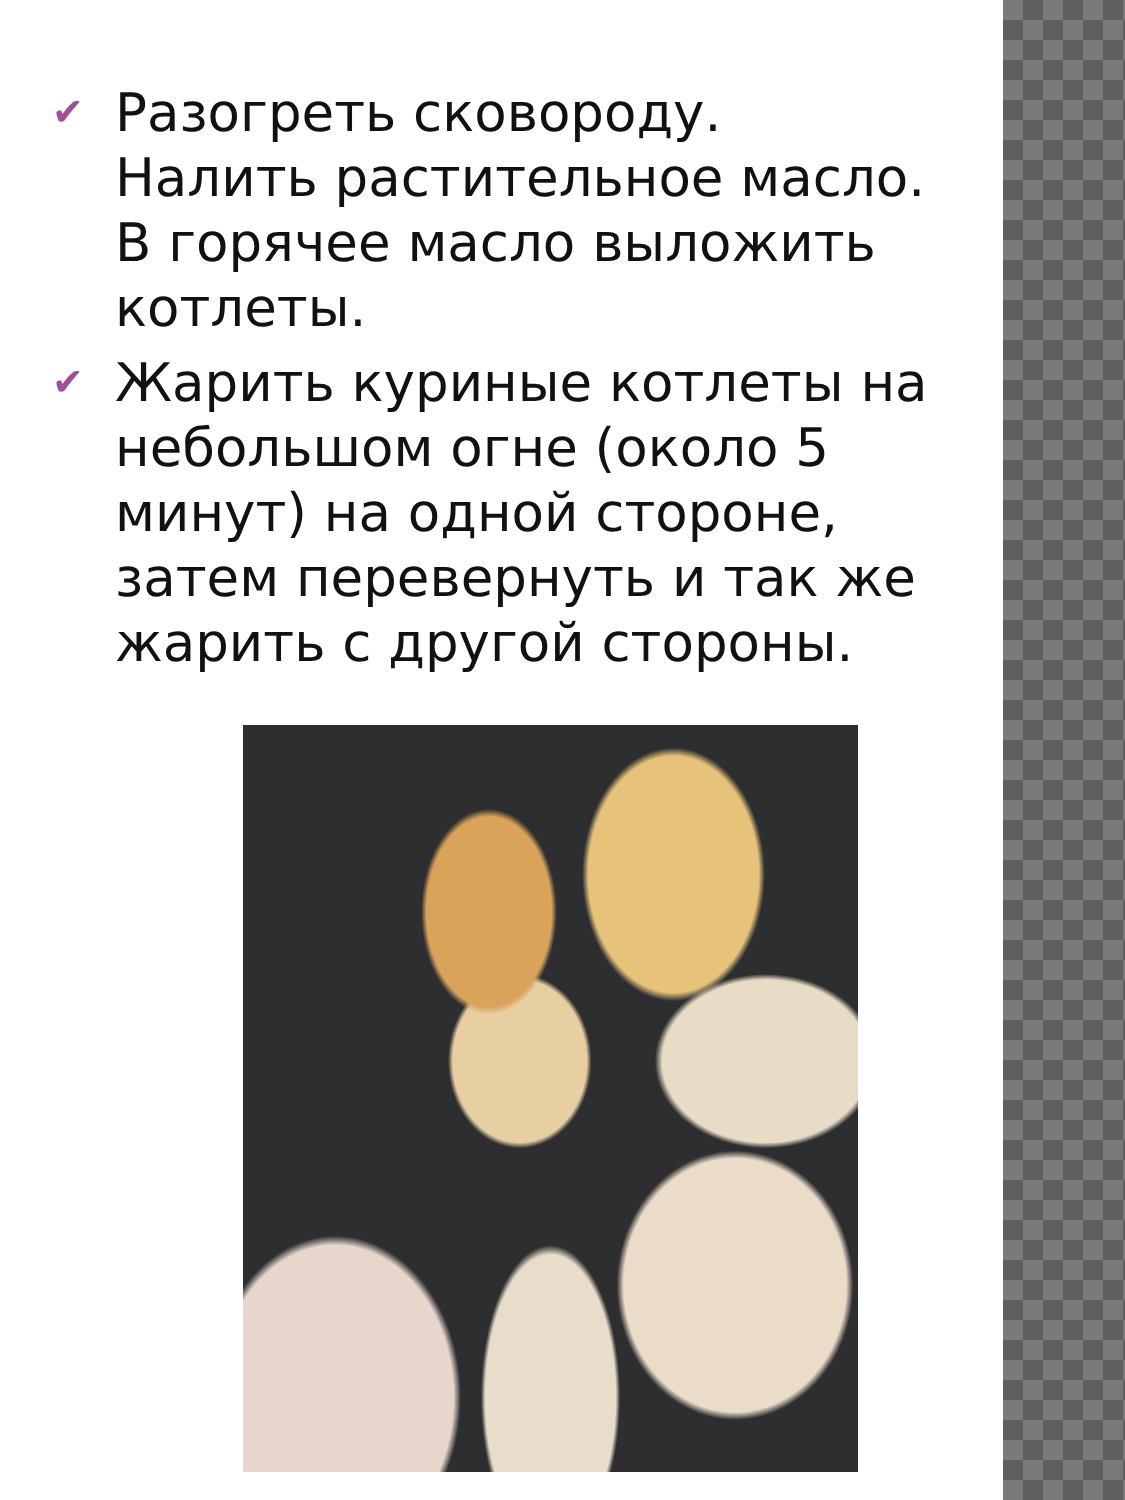✔ Разогреть сковороду. Налить растительное масло. В горячее масло выложить котлеты.
✔ Жарить куриные котлеты на небольшом огне (около 5 минут) на одной стороне, затем перевернуть и так же жарить с другой стороны.